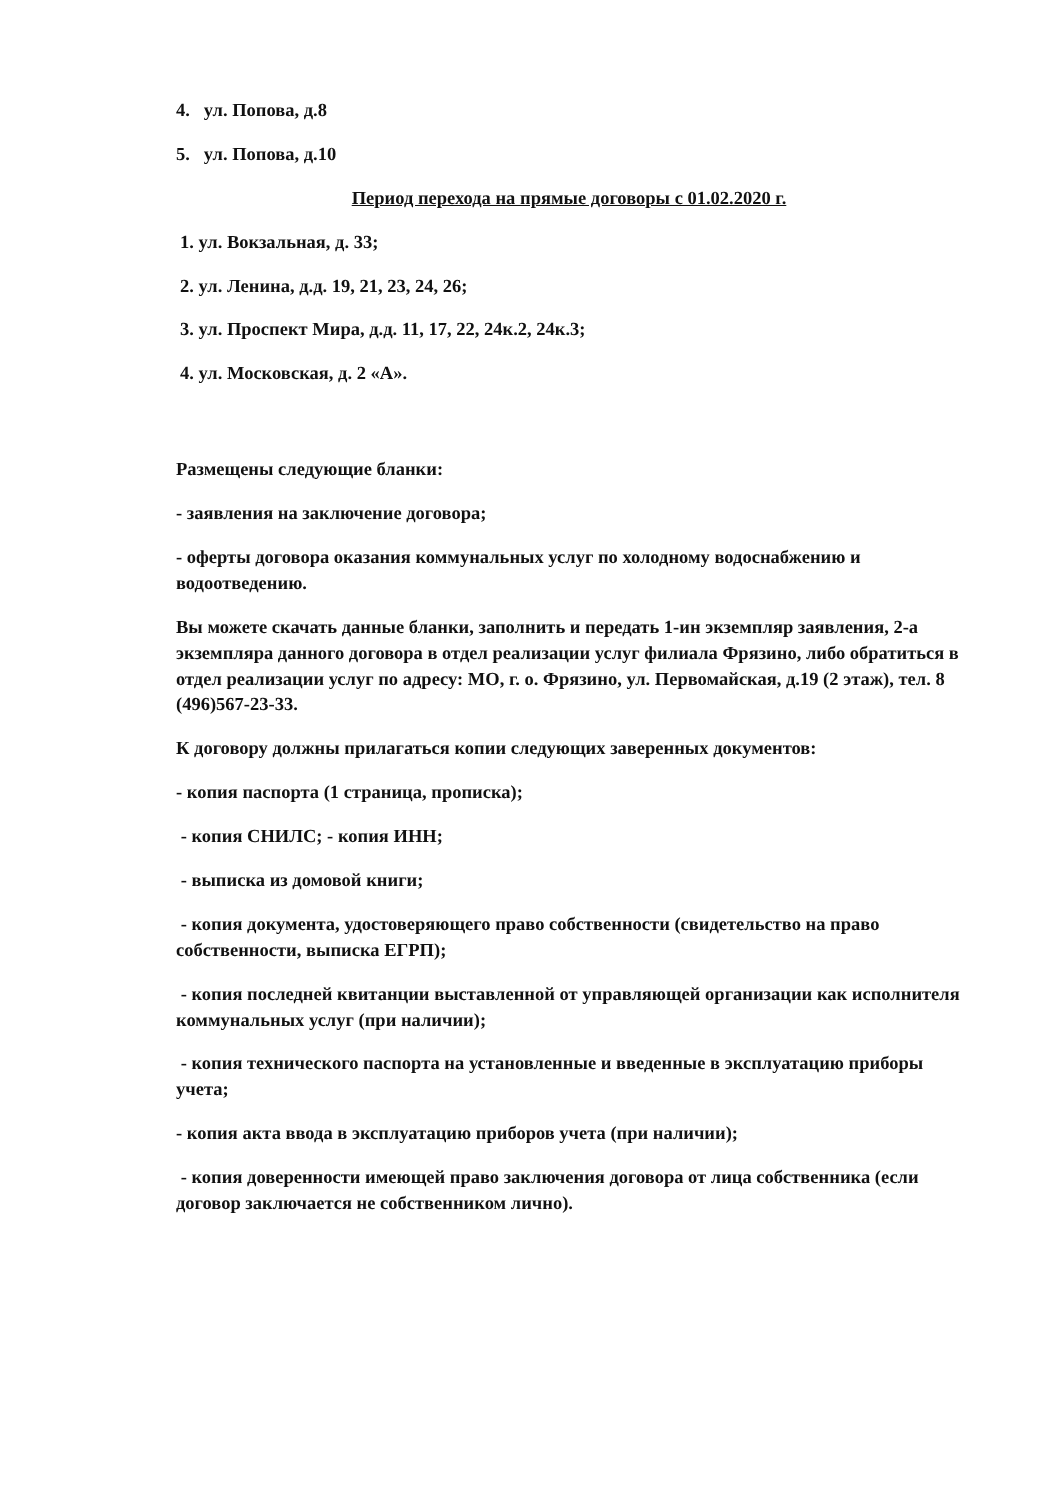4. ул. Попова, д.8
5. ул. Попова, д.10
Период перехода на прямые договоры с 01.02.2020 г.
1. ул. Вокзальная, д. 33;
2. ул. Ленина, д.д. 19, 21, 23, 24, 26;
3. ул. Проспект Мира, д.д. 11, 17, 22, 24к.2, 24к.3;
4. ул. Московская, д. 2 «А».
Размещены следующие бланки:
- заявления на заключение договора;
- оферты договора оказания коммунальных услуг по холодному водоснабжению и водоотведению.
Вы можете скачать данные бланки, заполнить и передать 1-ин экземпляр заявления, 2-а экземпляра данного договора в отдел реализации услуг филиала Фрязино, либо обратиться в отдел реализации услуг по адресу: МО, г. о. Фрязино, ул. Первомайская, д.19 (2 этаж), тел. 8 (496)567-23-33.
К договору должны прилагаться копии следующих заверенных документов:
- копия паспорта (1 страница, прописка);
- копия СНИЛС; - копия ИНН;
- выписка из домовой книги;
- копия документа, удостоверяющего право собственности (свидетельство на право собственности, выписка ЕГРП);
- копия последней квитанции выставленной от управляющей организации как исполнителя коммунальных услуг (при наличии);
- копия технического паспорта на установленные и введенные в эксплуатацию приборы учета;
- копия акта ввода в эксплуатацию приборов учета (при наличии);
- копия доверенности имеющей право заключения договора от лица собственника (если договор заключается не собственником лично).